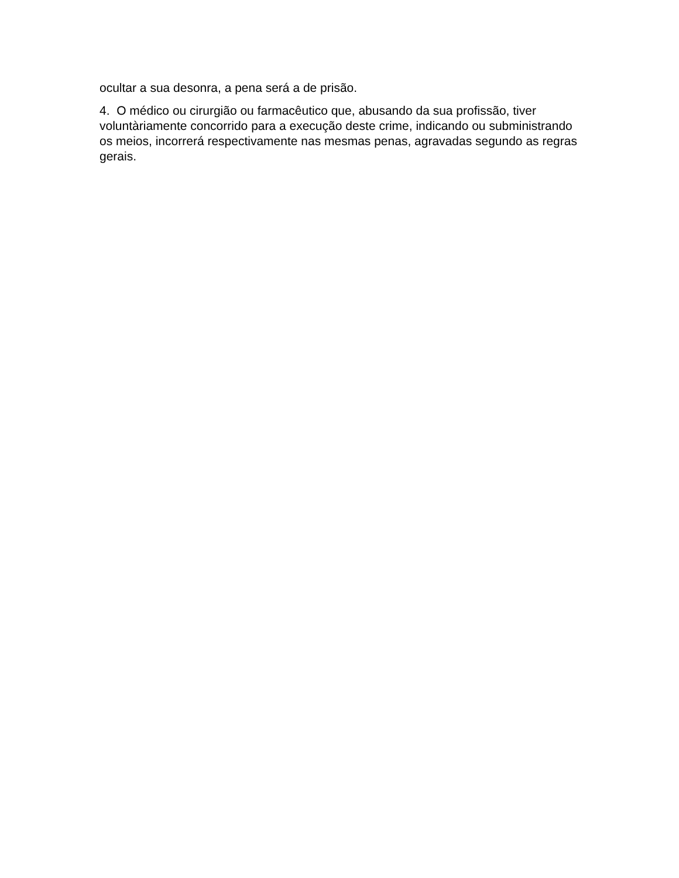ocultar a sua desonra, a pena será a de prisão.
4. O médico ou cirurgião ou farmacêutico que, abusando da sua profissão, tiver voluntàriamente concorrido para a execução deste crime, indicando ou subministrando os meios, incorrerá respectivamente nas mesmas penas, agravadas segundo as regras gerais.